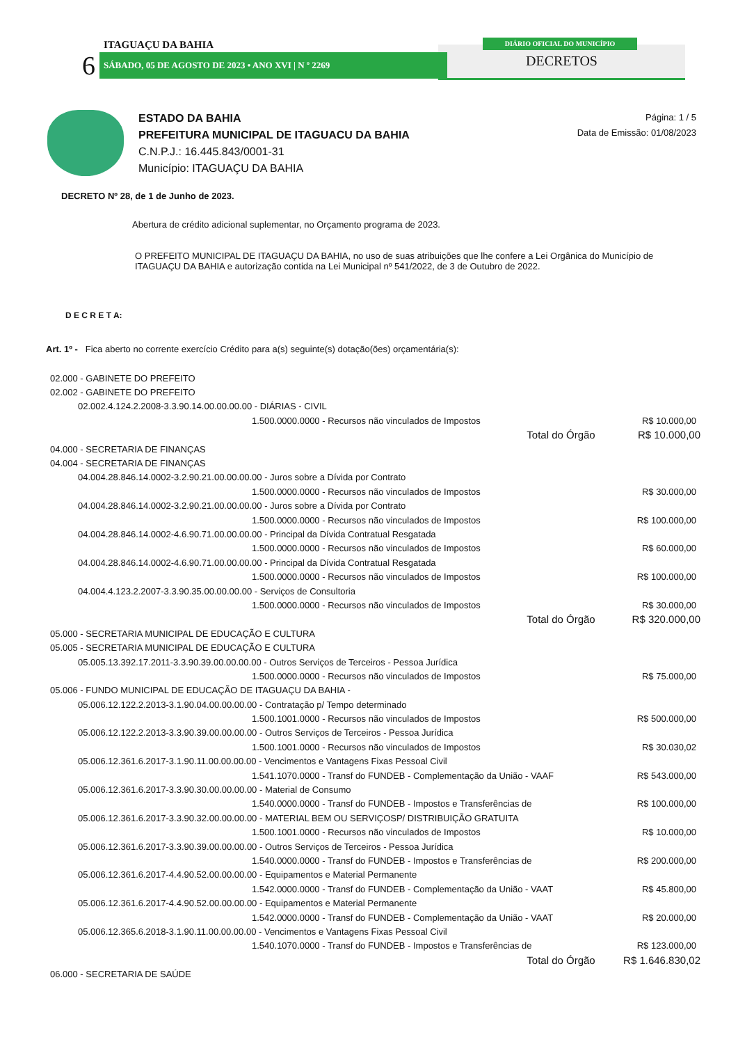DIÁRIO OFICIAL DO MUNICÍPIO
DECRETOS
ITAGUAÇU DA BAHIA
6 SÁBADO, 05 DE AGOSTO DE 2023 • ANO XVI | N º 2269
ESTADO DA BAHIA
PREFEITURA MUNICIPAL DE ITAGUACU DA BAHIA
C.N.P.J.: 16.445.843/0001-31
Município: ITAGUAÇU DA BAHIA
Página: 1 / 5
Data de Emissão: 01/08/2023
DECRETO Nº 28, de 1 de Junho de 2023.
Abertura de crédito adicional suplementar, no Orçamento programa de 2023.
O PREFEITO MUNICIPAL DE ITAGUAÇU DA BAHIA, no uso de suas atribuições que lhe confere a Lei Orgânica do Município de ITAGUAÇU DA BAHIA e autorização contida na Lei Municipal nº 541/2022, de 3 de Outubro de 2022.
D E C R E T A:
Art. 1º - Fica aberto no corrente exercício Crédito para a(s) seguinte(s) dotação(ões) orçamentária(s):
| 02.000 - GABINETE DO PREFEITO | | |
| 02.002 - GABINETE DO PREFEITO | | |
| 02.002.4.124.2.2008-3.3.90.14.00.00.00.00 - DIÁRIAS - CIVIL | | |
| | 1.500.0000.0000 - Recursos não vinculados de Impostos | R$ 10.000,00 |
| | Total do Órgão | R$ 10.000,00 |
| 04.000 - SECRETARIA DE FINANÇAS | | |
| 04.004 - SECRETARIA DE FINANÇAS | | |
| 04.004.28.846.14.0002-3.2.90.21.00.00.00.00 - Juros sobre a Dívida por Contrato | | |
| | 1.500.0000.0000 - Recursos não vinculados de Impostos | R$ 30.000,00 |
| 04.004.28.846.14.0002-3.2.90.21.00.00.00.00 - Juros sobre a Dívida por Contrato | | |
| | 1.500.0000.0000 - Recursos não vinculados de Impostos | R$ 100.000,00 |
| 04.004.28.846.14.0002-4.6.90.71.00.00.00.00 - Principal da Dívida Contratual Resgatada | | |
| | 1.500.0000.0000 - Recursos não vinculados de Impostos | R$ 60.000,00 |
| 04.004.28.846.14.0002-4.6.90.71.00.00.00.00 - Principal da Dívida Contratual Resgatada | | |
| | 1.500.0000.0000 - Recursos não vinculados de Impostos | R$ 100.000,00 |
| 04.004.4.123.2.2007-3.3.90.35.00.00.00.00 - Serviços de Consultoria | | |
| | 1.500.0000.0000 - Recursos não vinculados de Impostos | R$ 30.000,00 |
| | Total do Órgão | R$ 320.000,00 |
| 05.000 - SECRETARIA MUNICIPAL DE EDUCAÇÃO E CULTURA | | |
| 05.005 - SECRETARIA MUNICIPAL DE EDUCAÇÃO E CULTURA | | |
| 05.005.13.392.17.2011-3.3.90.39.00.00.00.00 - Outros Serviços de Terceiros - Pessoa Jurídica | | |
| | 1.500.0000.0000 - Recursos não vinculados de Impostos | R$ 75.000,00 |
| 05.006 - FUNDO MUNICIPAL DE EDUCAÇÃO DE ITAGUAÇU DA BAHIA - | | |
| 05.006.12.122.2.2013-3.1.90.04.00.00.00.00 - Contratação p/ Tempo determinado | | |
| | 1.500.1001.0000 - Recursos não vinculados de Impostos | R$ 500.000,00 |
| 05.006.12.122.2.2013-3.3.90.39.00.00.00.00 - Outros Serviços de Terceiros - Pessoa Jurídica | | |
| | 1.500.1001.0000 - Recursos não vinculados de Impostos | R$ 30.030,02 |
| 05.006.12.361.6.2017-3.1.90.11.00.00.00.00 - Vencimentos e Vantagens Fixas Pessoal Civil | | |
| | 1.541.1070.0000 - Transf do FUNDEB - Complementação da União - VAAF | R$ 543.000,00 |
| 05.006.12.361.6.2017-3.3.90.30.00.00.00.00 - Material de Consumo | | |
| | 1.540.0000.0000 - Transf do FUNDEB - Impostos e Transferências de | R$ 100.000,00 |
| 05.006.12.361.6.2017-3.3.90.32.00.00.00.00 - MATERIAL BEM OU SERVIÇOSP/ DISTRIBUIÇÃO GRATUITA | | |
| | 1.500.1001.0000 - Recursos não vinculados de Impostos | R$ 10.000,00 |
| 05.006.12.361.6.2017-3.3.90.39.00.00.00.00 - Outros Serviços de Terceiros - Pessoa Jurídica | | |
| | 1.540.0000.0000 - Transf do FUNDEB - Impostos e Transferências de | R$ 200.000,00 |
| 05.006.12.361.6.2017-4.4.90.52.00.00.00.00 - Equipamentos e Material Permanente | | |
| | 1.542.0000.0000 - Transf do FUNDEB - Complementação da União - VAAT | R$ 45.800,00 |
| 05.006.12.361.6.2017-4.4.90.52.00.00.00.00 - Equipamentos e Material Permanente | | |
| | 1.542.0000.0000 - Transf do FUNDEB - Complementação da União - VAAT | R$ 20.000,00 |
| 05.006.12.365.6.2018-3.1.90.11.00.00.00.00 - Vencimentos e Vantagens Fixas Pessoal Civil | | |
| | 1.540.1070.0000 - Transf do FUNDEB - Impostos e Transferências de | R$ 123.000,00 |
| | Total do Órgão | R$ 1.646.830,02 |
| 06.000 - SECRETARIA DE SAÚDE | | |